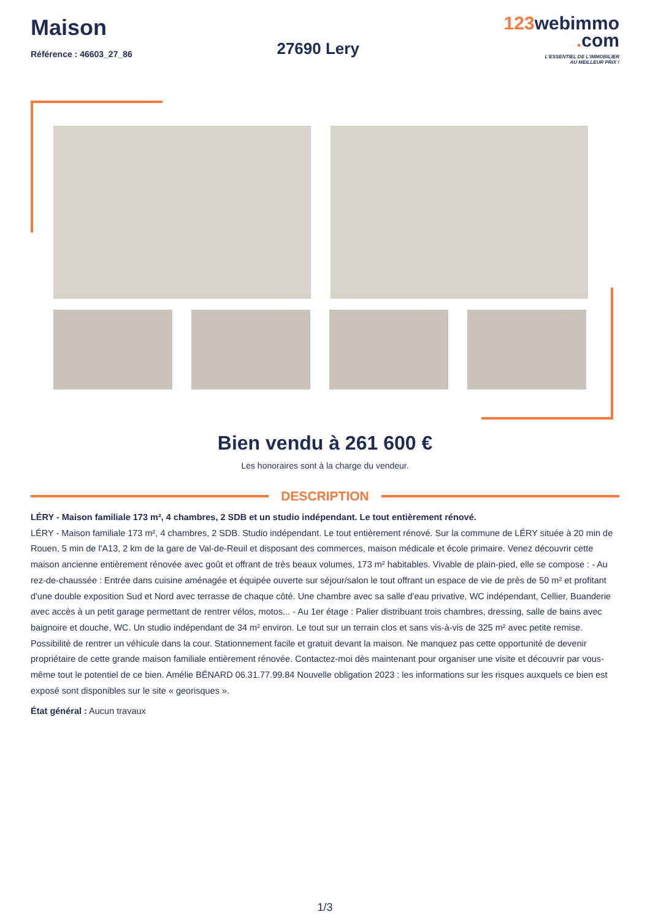Maison
Référence : 46603_27_86
27690 Lery
123webimmo
. com
L'ESSENTIEL DE L'IMMOBILIER
AU MEILLEUR PRIX !
Bien vendu à 261 600 €
Les honoraires sont à la charge du vendeur.
DESCRIPTION
LÉRY - Maison familiale 173 m², 4 chambres, 2 SDB et un studio indépendant. Le tout entièrement rénové.
LÉRY - Maison familiale 173 m², 4 chambres, 2 SDB. Studio indépendant. Le tout entièrement rénové. Sur la commune de LÉRY située à 20 min de Rouen, 5 min de l'A13, 2 km de la gare de Val-de-Reuil et disposant des commerces, maison médicale et école primaire. Venez découvrir cette maison ancienne entièrement rénovée avec goût et offrant de très beaux volumes, 173 m² habitables. Vivable de plain-pied, elle se compose : - Au rez-de-chaussée : Entrée dans cuisine aménagée et équipée ouverte sur séjour/salon le tout offrant un espace de vie de près de 50 m² et profitant d'une double exposition Sud et Nord avec terrasse de chaque côté. Une chambre avec sa salle d'eau privative, WC indépendant, Cellier, Buanderie avec accès à un petit garage permettant de rentrer vélos, motos... - Au 1er étage : Palier distribuant trois chambres, dressing, salle de bains avec baignoire et douche, WC. Un studio indépendant de 34 m² environ. Le tout sur un terrain clos et sans vis-à-vis de 325 m² avec petite remise. Possibilité de rentrer un véhicule dans la cour. Stationnement facile et gratuit devant la maison. Ne manquez pas cette opportunité de devenir propriétaire de cette grande maison familiale entièrement rénovée. Contactez-moi dès maintenant pour organiser une visite et découvrir par vous-même tout le potentiel de ce bien. Amélie BÉNARD 06.31.77.99.84 Nouvelle obligation 2023 : les informations sur les risques auxquels ce bien est exposé sont disponibles sur le site « georisques ».
État général : Aucun travaux
1/3